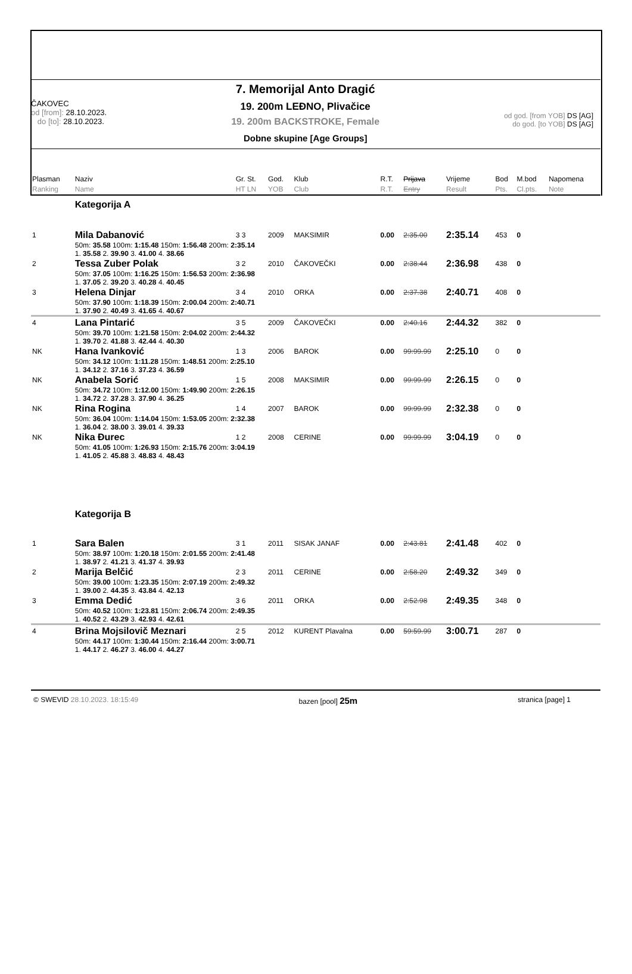ČAKOVEC
od [from]: 28.10.2023.
do [to]: 28.10.2023.
7. Memorijal Anto Dragić
19. 200m LEĐNO, Plivačice
19. 200m BACKSTROKE, Female
Dobne skupine [Age Groups]
od god. [from YOB] DS [AG]
do god. [to YOB] DS [AG]
| Plasman Ranking | Naziv Name | Gr. St. HT LN | God. YOB | Klub Club | R.T. R.T. | Prijava Entry | Vrijeme Result | Bod Pts. | M.bod Cl.pts. | Napomena Note |
| --- | --- | --- | --- | --- | --- | --- | --- | --- | --- | --- |
| | Kategorija A | | | | | | | | | |
| 1 | Mila Dabanović | 3 3 | 2009 | MAKSIMIR | 0.00 | 2:35.00 | 2:35.14 | 453 | 0 | |
| | 50m: 35.58 100m: 1:15.48 150m: 1:56.48 200m: 2:35.14 1. 35.58 2. 39.90 3. 41.00 4. 38.66 | | | | | | | | | |
| 2 | Tessa Zuber Polak | 3 2 | 2010 | ČAKOVEČKI | 0.00 | 2:38.44 | 2:36.98 | 438 | 0 | |
| | 50m: 37.05 100m: 1:16.25 150m: 1:56.53 200m: 2:36.98 1. 37.05 2. 39.20 3. 40.28 4. 40.45 | | | | | | | | | |
| 3 | Helena Dinjar | 3 4 | 2010 | ORKA | 0.00 | 2:37.38 | 2:40.71 | 408 | 0 | |
| | 50m: 37.90 100m: 1:18.39 150m: 2:00.04 200m: 2:40.71 1. 37.90 2. 40.49 3. 41.65 4. 40.67 | | | | | | | | | |
| 4 | Lana Pintarić | 3 5 | 2009 | ČAKOVEČKI | 0.00 | 2:40.16 | 2:44.32 | 382 | 0 | |
| | 50m: 39.70 100m: 1:21.58 150m: 2:04.02 200m: 2:44.32 1. 39.70 2. 41.88 3. 42.44 4. 40.30 | | | | | | | | | |
| NK | Hana Ivanković | 1 3 | 2006 | BAROK | 0.00 | 99:99.99 | 2:25.10 | 0 | 0 | |
| | 50m: 34.12 100m: 1:11.28 150m: 1:48.51 200m: 2:25.10 1. 34.12 2. 37.16 3. 37.23 4. 36.59 | | | | | | | | | |
| NK | Anabela Sorić | 1 5 | 2008 | MAKSIMIR | 0.00 | 99:99.99 | 2:26.15 | 0 | 0 | |
| | 50m: 34.72 100m: 1:12.00 150m: 1:49.90 200m: 2:26.15 1. 34.72 2. 37.28 3. 37.90 4. 36.25 | | | | | | | | | |
| NK | Rina Rogina | 1 4 | 2007 | BAROK | 0.00 | 99:99.99 | 2:32.38 | 0 | 0 | |
| | 50m: 36.04 100m: 1:14.04 150m: 1:53.05 200m: 2:32.38 1. 36.04 2. 38.00 3. 39.01 4. 39.33 | | | | | | | | | |
| NK | Nika Đurec | 1 2 | 2008 | CERINE | 0.00 | 99:99.99 | 3:04.19 | 0 | 0 | |
| | 50m: 41.05 100m: 1:26.93 150m: 2:15.76 200m: 3:04.19 1. 41.05 2. 45.88 3. 48.83 4. 48.43 | | | | | | | | | |
| | Kategorija B | | | | | | | | | |
| 1 | Sara Balen | 3 1 | 2011 | SISAK JANAF | 0.00 | 2:43.81 | 2:41.48 | 402 | 0 | |
| | 50m: 38.97 100m: 1:20.18 150m: 2:01.55 200m: 2:41.48 1. 38.97 2. 41.21 3. 41.37 4. 39.93 | | | | | | | | | |
| 2 | Marija Belčić | 2 3 | 2011 | CERINE | 0.00 | 2:58.20 | 2:49.32 | 349 | 0 | |
| | 50m: 39.00 100m: 1:23.35 150m: 2:07.19 200m: 2:49.32 1. 39.00 2. 44.35 3. 43.84 4. 42.13 | | | | | | | | | |
| 3 | Emma Dedić | 3 6 | 2011 | ORKA | 0.00 | 2:52.98 | 2:49.35 | 348 | 0 | |
| | 50m: 40.52 100m: 1:23.81 150m: 2:06.74 200m: 2:49.35 1. 40.52 2. 43.29 3. 42.93 4. 42.61 | | | | | | | | | |
| 4 | Brina Mojsilovič Meznari | 2 5 | 2012 | KURENT Plavalna | 0.00 | 59:59.99 | 3:00.71 | 287 | 0 | |
| | 50m: 44.17 100m: 1:30.44 150m: 2:16.44 200m: 3:00.71 1. 44.17 2. 46.27 3. 46.00 4. 44.27 | | | | | | | | | |
© SWEVID 28.10.2023. 18:15:49 bazen [pool] 25m stranica [page] 1